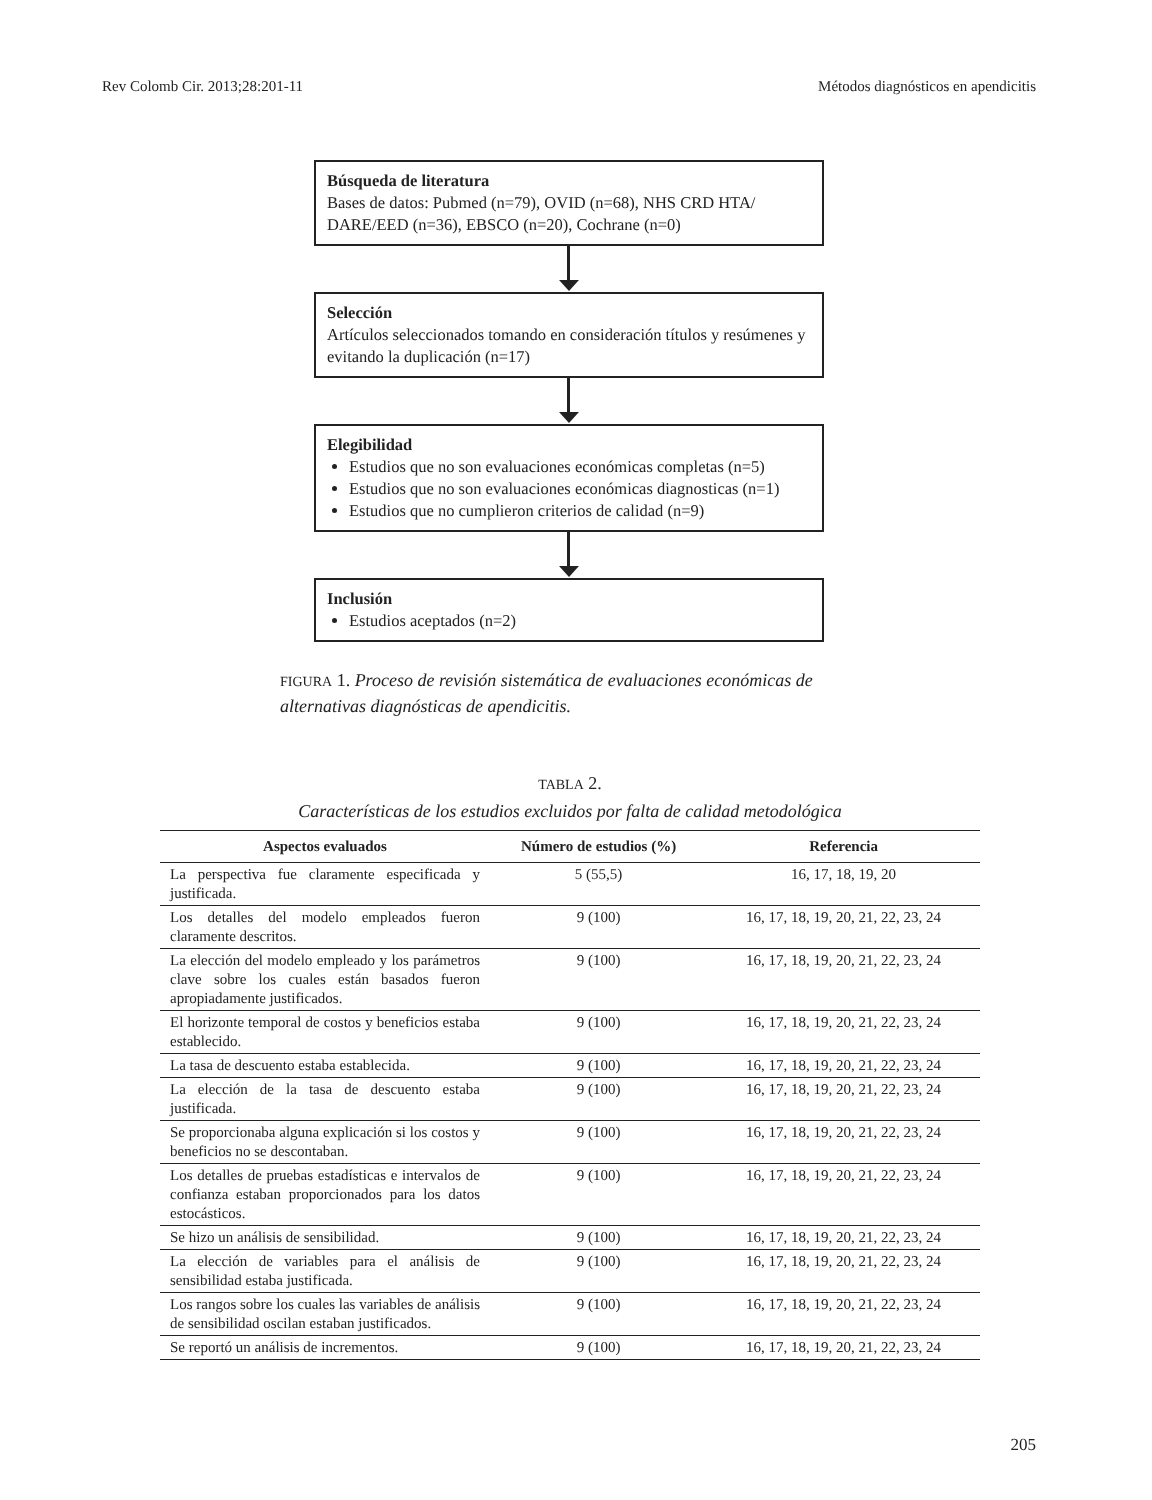Rev Colomb Cir. 2013;28:201-11 Métodos diagnósticos en apendicitis
Búsqueda de literatura
Bases de datos: Pubmed (n=79), OVID (n=68), NHS CRD HTA/ DARE/EED (n=36), EBSCO (n=20), Cochrane (n=0)
Selección
Artículos seleccionados tomando en consideración títulos y resúmenes y evitando la duplicación (n=17)
Elegibilidad
Estudios que no son evaluaciones económicas completas (n=5)
Estudios que no son evaluaciones económicas diagnosticas (n=1)
Estudios que no cumplieron criterios de calidad (n=9)
Inclusión
Estudios aceptados (n=2)
FIGURA 1. Proceso de revisión sistemática de evaluaciones económicas de alternativas diagnósticas de apendicitis.
TABLA 2.
Características de los estudios excluidos por falta de calidad metodológica
| Aspectos evaluados | Número de estudios (%) | Referencia |
| --- | --- | --- |
| La perspectiva fue claramente especificada y justificada. | 5 (55,5) | 16, 17, 18, 19, 20 |
| Los detalles del modelo empleados fueron claramente descritos. | 9 (100) | 16, 17, 18, 19, 20, 21, 22, 23, 24 |
| La elección del modelo empleado y los parámetros clave sobre los cuales están basados fueron apropiadamente justificados. | 9 (100) | 16, 17, 18, 19, 20, 21, 22, 23, 24 |
| El horizonte temporal de costos y beneficios estaba establecido. | 9 (100) | 16, 17, 18, 19, 20, 21, 22, 23, 24 |
| La tasa de descuento estaba establecida. | 9 (100) | 16, 17, 18, 19, 20, 21, 22, 23, 24 |
| La elección de la tasa de descuento estaba justificada. | 9 (100) | 16, 17, 18, 19, 20, 21, 22, 23, 24 |
| Se proporcionaba alguna explicación si los costos y beneficios no se descontaban. | 9 (100) | 16, 17, 18, 19, 20, 21, 22, 23, 24 |
| Los detalles de pruebas estadísticas e intervalos de confianza estaban proporcionados para los datos estocásticos. | 9 (100) | 16, 17, 18, 19, 20, 21, 22, 23, 24 |
| Se hizo un análisis de sensibilidad. | 9 (100) | 16, 17, 18, 19, 20, 21, 22, 23, 24 |
| La elección de variables para el análisis de sensibilidad estaba justificada. | 9 (100) | 16, 17, 18, 19, 20, 21, 22, 23, 24 |
| Los rangos sobre los cuales las variables de análisis de sensibilidad oscilan estaban justificados. | 9 (100) | 16, 17, 18, 19, 20, 21, 22, 23, 24 |
| Se reportó un análisis de incrementos. | 9 (100) | 16, 17, 18, 19, 20, 21, 22, 23, 24 |
205